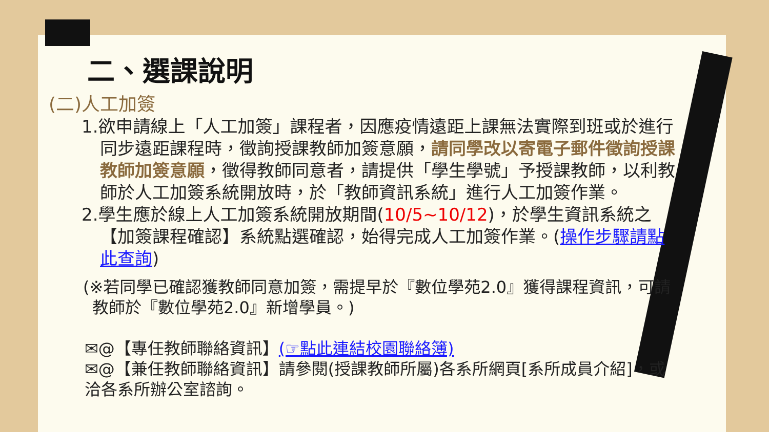二、選課說明
(二)人工加簽
1.欲申請線上「人工加簽」課程者，因應疫情遠距上課無法實際到班或於進行同步遠距課程時，徵詢授課教師加簽意願，請同學改以寄電子郵件徵詢授課教師加簽意願，徵得教師同意者，請提供「學生學號」予授課教師，以利教師於人工加簽系統開放時，於「教師資訊系統」進行人工加簽作業。
2.學生應於線上人工加簽系統開放期間(10/5~10/12)，於學生資訊系統之【加簽課程確認】系統點選確認，始得完成人工加簽作業。(操作步驟請點此查詢)
(※若同學已確認獲教師同意加簽，需提早於『數位學苑2.0』獲得課程資訊，可請教師於『數位學苑2.0』新增學員。)
✉@【專任教師聯絡資訊】(☞點此連結校園聯絡簿)
✉@【兼任教師聯絡資訊】請參閱(授課教師所屬)各系所網頁[系所成員介紹]，或洽各系所辦公室諮詢。